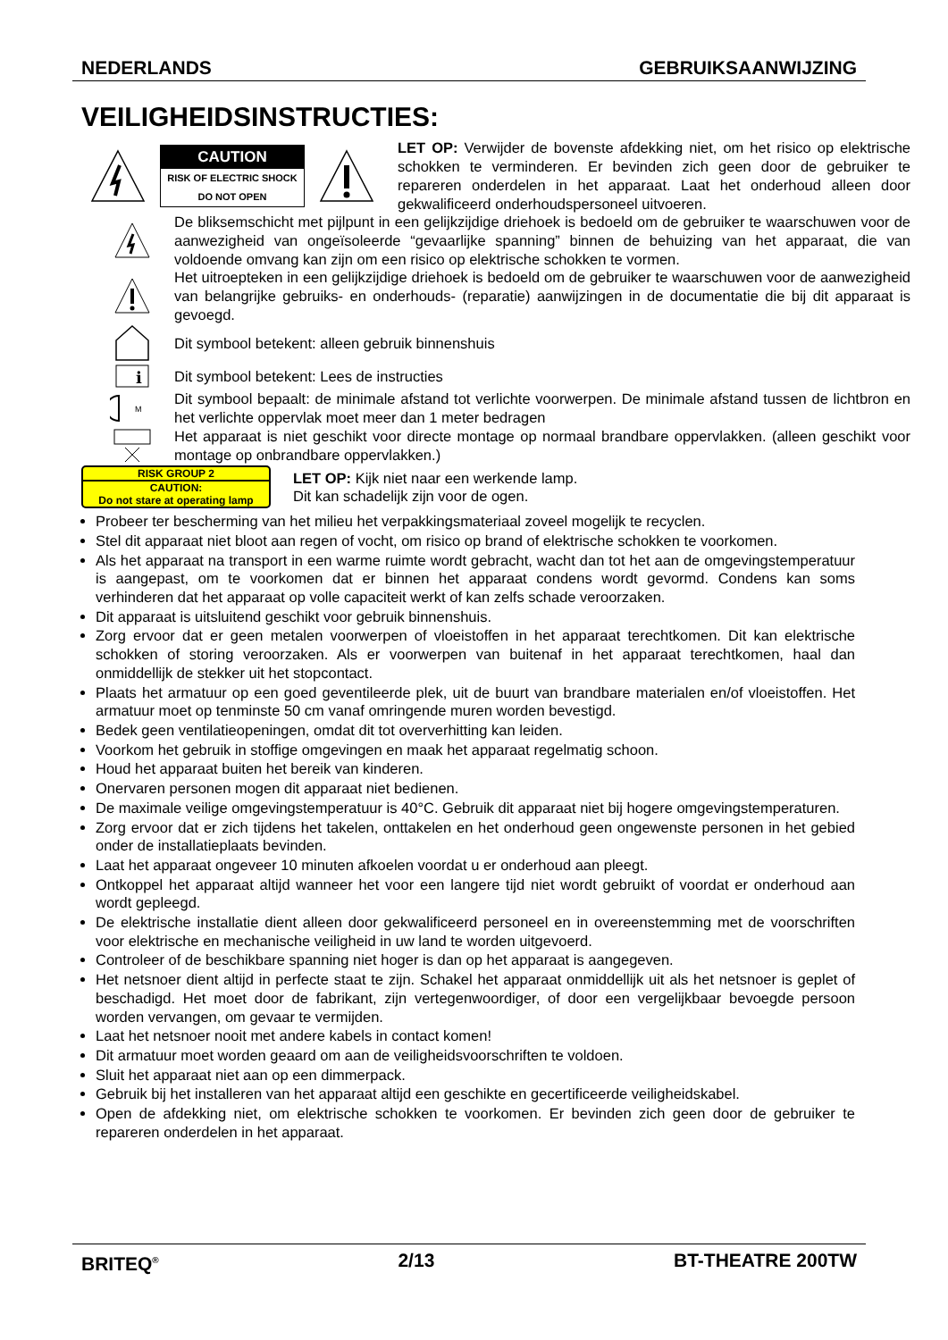NEDERLANDS GEBRUIKSAANWIJZING
VEILIGHEIDSINSTRUCTIES:
CAUTION
RISK OF ELECTRIC SHOCK
DO NOT OPEN
LET OP: Verwijder de bovenste afdekking niet, om het risico op elektrische schokken te verminderen. Er bevinden zich geen door de gebruiker te repareren onderdelen in het apparaat. Laat het onderhoud alleen door gekwalificeerd onderhoudspersoneel uitvoeren.
De bliksemschicht met pijlpunt in een gelijkzijdige driehoek is bedoeld om de gebruiker te waarschuwen voor de aanwezigheid van ongeïsoleerde “gevaarlijke spanning” binnen de behuizing van het apparaat, die van voldoende omvang kan zijn om een risico op elektrische schokken te vormen.
Het uitroepteken in een gelijkzijdige driehoek is bedoeld om de gebruiker te waarschuwen voor de aanwezigheid van belangrijke gebruiks- en onderhouds- (reparatie) aanwijzingen in de documentatie die bij dit apparaat is gevoegd.
Dit symbool betekent: alleen gebruik binnenshuis
i
Dit symbool betekent: Lees de instructies
M
Dit symbool bepaalt: de minimale afstand tot verlichte voorwerpen. De minimale afstand tussen de lichtbron en het verlichte oppervlak moet meer dan 1 meter bedragen
Het apparaat is niet geschikt voor directe montage op normaal brandbare oppervlakken. (alleen geschikt voor montage op onbrandbare oppervlakken.)
RISK GROUP 2
CAUTION:
Do not stare at operating lamp
LET OP: Kijk niet naar een werkende lamp.
Dit kan schadelijk zijn voor de ogen.
Probeer ter bescherming van het milieu het verpakkingsmateriaal zoveel mogelijk te recyclen.
Stel dit apparaat niet bloot aan regen of vocht, om risico op brand of elektrische schokken te voorkomen.
Als het apparaat na transport in een warme ruimte wordt gebracht, wacht dan tot het aan de omgevingstemperatuur is aangepast, om te voorkomen dat er binnen het apparaat condens wordt gevormd. Condens kan soms verhinderen dat het apparaat op volle capaciteit werkt of kan zelfs schade veroorzaken.
Dit apparaat is uitsluitend geschikt voor gebruik binnenshuis.
Zorg ervoor dat er geen metalen voorwerpen of vloeistoffen in het apparaat terechtkomen. Dit kan elektrische schokken of storing veroorzaken. Als er voorwerpen van buitenaf in het apparaat terechtkomen, haal dan onmiddellijk de stekker uit het stopcontact.
Plaats het armatuur op een goed geventileerde plek, uit de buurt van brandbare materialen en/of vloeistoffen. Het armatuur moet op tenminste 50 cm vanaf omringende muren worden bevestigd.
Bedek geen ventilatieopeningen, omdat dit tot oververhitting kan leiden.
Voorkom het gebruik in stoffige omgevingen en maak het apparaat regelmatig schoon.
Houd het apparaat buiten het bereik van kinderen.
Onervaren personen mogen dit apparaat niet bedienen.
De maximale veilige omgevingstemperatuur is 40°C. Gebruik dit apparaat niet bij hogere omgevingstemperaturen.
Zorg ervoor dat er zich tijdens het takelen, onttakelen en het onderhoud geen ongewenste personen in het gebied onder de installatieplaats bevinden.
Laat het apparaat ongeveer 10 minuten afkoelen voordat u er onderhoud aan pleegt.
Ontkoppel het apparaat altijd wanneer het voor een langere tijd niet wordt gebruikt of voordat er onderhoud aan wordt gepleegd.
De elektrische installatie dient alleen door gekwalificeerd personeel en in overeenstemming met de voorschriften voor elektrische en mechanische veiligheid in uw land te worden uitgevoerd.
Controleer of de beschikbare spanning niet hoger is dan op het apparaat is aangegeven.
Het netsnoer dient altijd in perfecte staat te zijn. Schakel het apparaat onmiddellijk uit als het netsnoer is geplet of beschadigd. Het moet door de fabrikant, zijn vertegenwoordiger, of door een vergelijkbaar bevoegde persoon worden vervangen, om gevaar te vermijden.
Laat het netsnoer nooit met andere kabels in contact komen!
Dit armatuur moet worden geaard om aan de veiligheidsvoorschriften te voldoen.
Sluit het apparaat niet aan op een dimmerpack.
Gebruik bij het installeren van het apparaat altijd een geschikte en gecertificeerde veiligheidskabel.
Open de afdekking niet, om elektrische schokken te voorkomen. Er bevinden zich geen door de gebruiker te repareren onderdelen in het apparaat.
BRITEQ<sup>®</sup> 2/13 BT-THEATRE 200TW